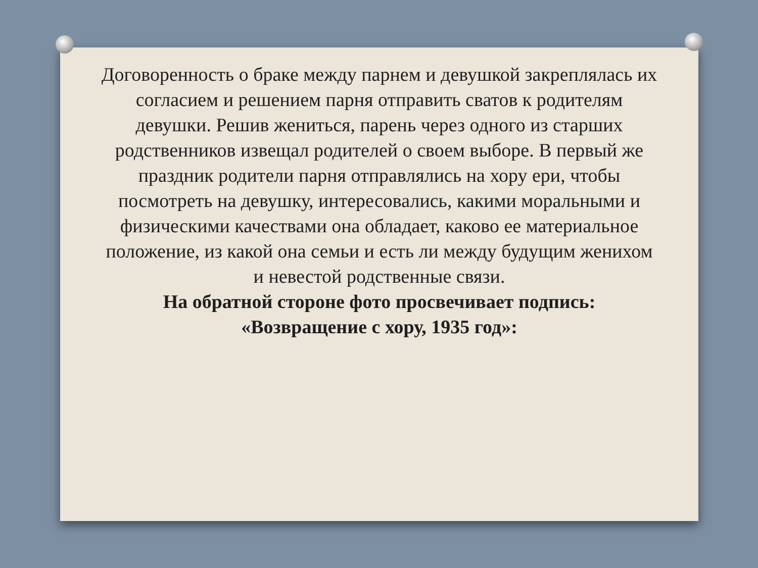Договоренность о браке между парнем и девушкой закреплялась их согласием и решением парня отправить сватов к родителям девушки. Решив жениться, парень через одного из старших родственников извещал родителей о своем выборе. В первый же праздник родители парня отправлялись на хору ери, чтобы посмотреть на девушку, интересовались, какими моральными и физическими качествами она обладает, каково ее материальное положение, из какой она семьи и есть ли между будущим женихом и невестой родственные связи.
На обратной стороне фото просвечивает подпись: «Возвращение с хору, 1935 год»: